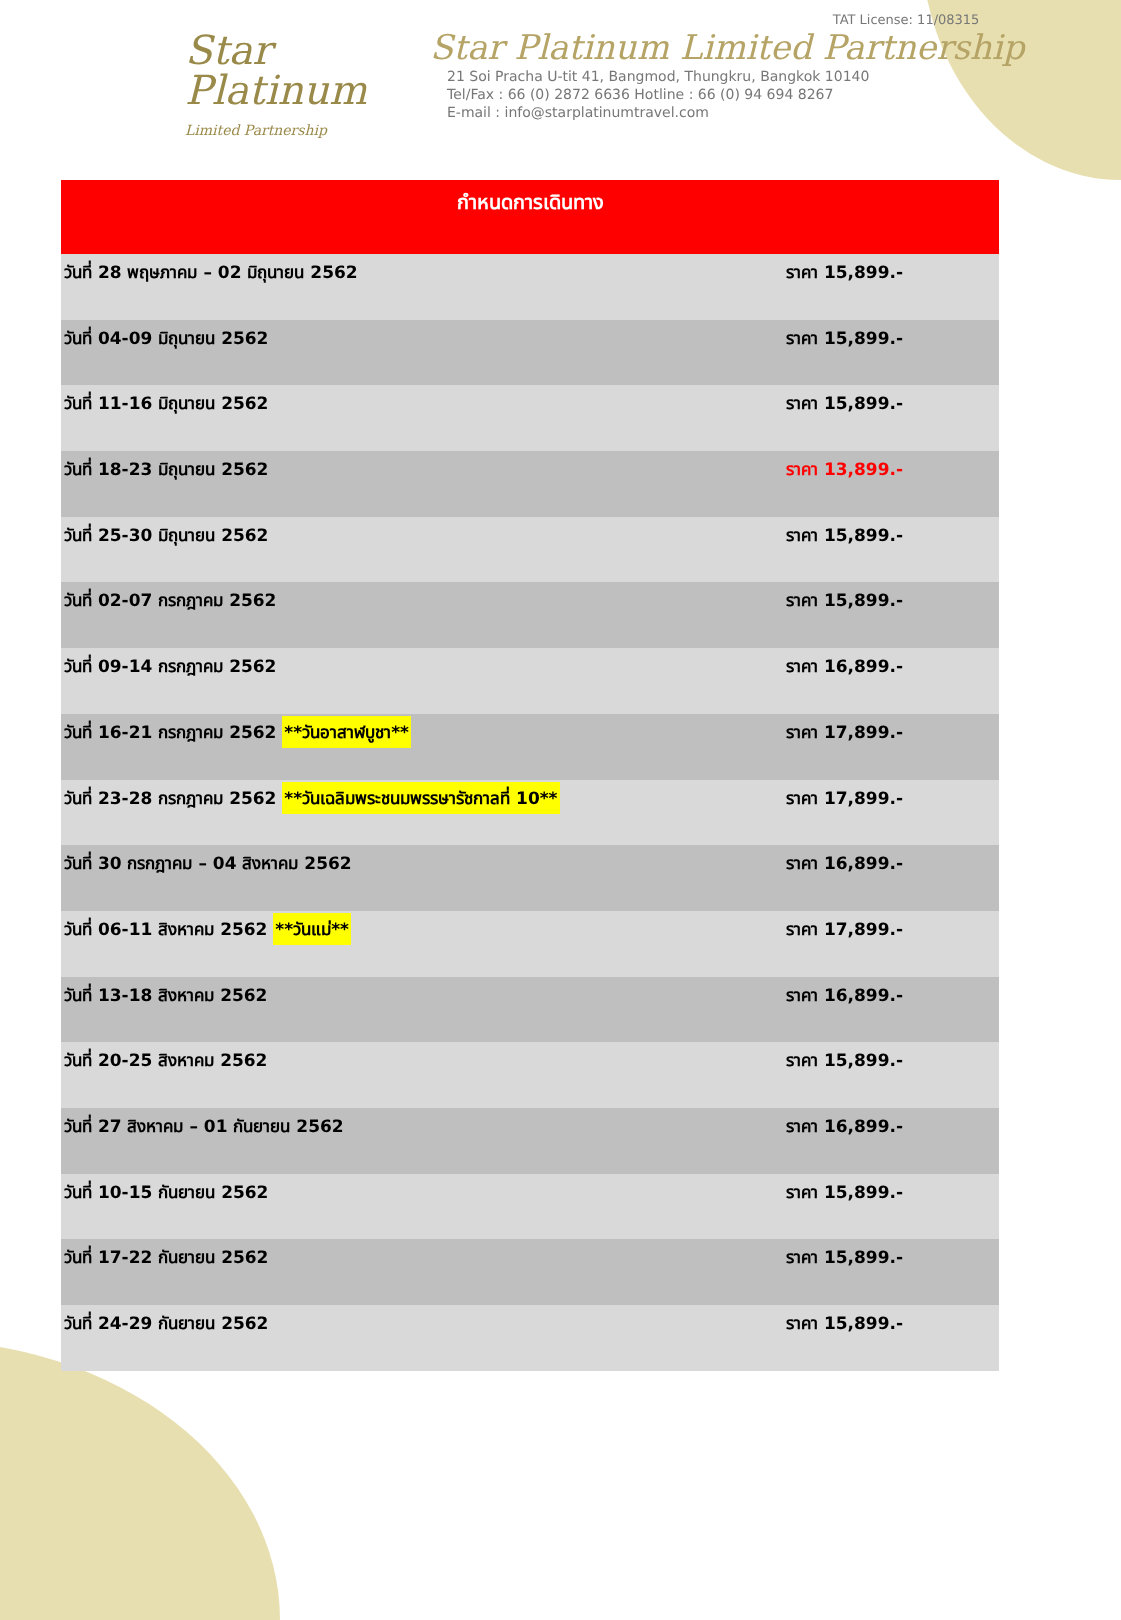Star
Platinum
Limited Partnership
TAT License: 11/08315
Star Platinum Limited Partnership
21 Soi Pracha U-tit 41, Bangmod, Thungkru, Bangkok 10140
Tel/Fax : 66 (0) 2872 6636 Hotline : 66 (0) 94 694 8267
E-mail : info@starplatinumtravel.com
| กำหนดการเดินทาง | |
| --- | --- |
| วันที่ 28 พฤษภาคม – 02 มิถุนายน 2562 | ราคา 15,899.- |
| วันที่ 04-09 มิถุนายน 2562 | ราคา 15,899.- |
| วันที่ 11-16 มิถุนายน 2562 | ราคา 15,899.- |
| วันที่ 18-23 มิถุนายน 2562 | ราคา 13,899.- |
| วันที่ 25-30 มิถุนายน 2562 | ราคา 15,899.- |
| วันที่ 02-07 กรกฎาคม 2562 | ราคา 15,899.- |
| วันที่ 09-14 กรกฎาคม 2562 | ราคา 16,899.- |
| วันที่ 16-21 กรกฎาคม 2562 **วันอาสาฬบูชา** | ราคา 17,899.- |
| วันที่ 23-28 กรกฎาคม 2562 **วันเฉลิมพระชนมพรรษารัชกาลที่ 10** | ราคา 17,899.- |
| วันที่ 30 กรกฎาคม – 04 สิงหาคม 2562 | ราคา 16,899.- |
| วันที่ 06-11 สิงหาคม 2562 **วันแม่** | ราคา 17,899.- |
| วันที่ 13-18 สิงหาคม 2562 | ราคา 16,899.- |
| วันที่ 20-25 สิงหาคม 2562 | ราคา 15,899.- |
| วันที่ 27 สิงหาคม – 01 กันยายน 2562 | ราคา 16,899.- |
| วันที่ 10-15 กันยายน 2562 | ราคา 15,899.- |
| วันที่ 17-22 กันยายน 2562 | ราคา 15,899.- |
| วันที่ 24-29 กันยายน 2562 | ราคา 15,899.- |